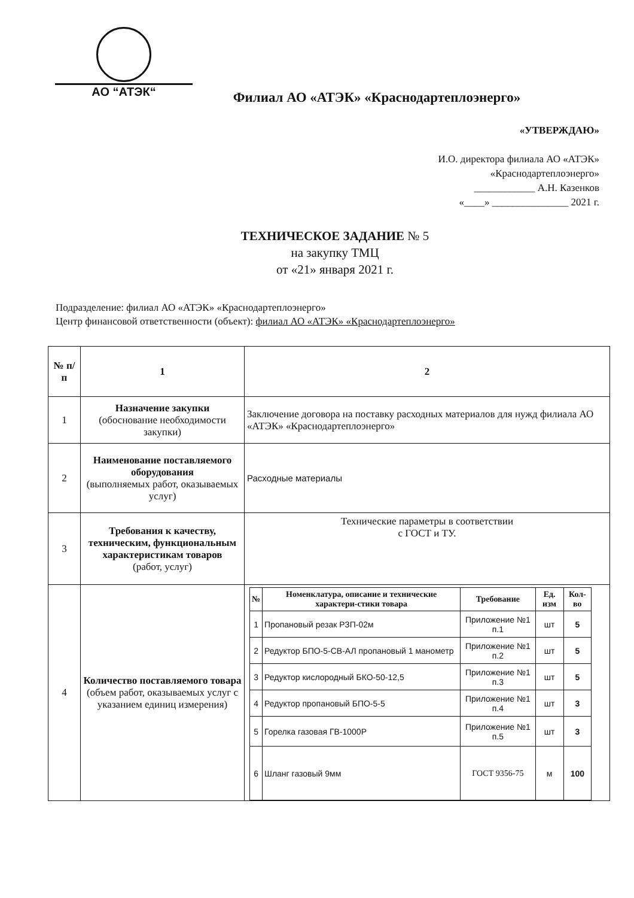АО “АТЭК“
Филиал АО «АТЭК» «Краснодартеплоэнерго»
«УТВЕРЖДАЮ»
И.О. директора филиала АО «АТЭК»
«Краснодартеплоэнерго»
____________ А.Н. Казенков
«____» _______________ 2021 г.
ТЕХНИЧЕСКОЕ ЗАДАНИЕ № 5
на закупку ТМЦ
от «21» января 2021 г.
Подразделение: филиал АО «АТЭК» «Краснодартеплоэнерго»
Центр финансовой ответственности (объект): филиал АО «АТЭК» «Краснодартеплоэнерго»
| № п/п | 1 | 2 |
| 1 | Назначение закупки (обоснование необходимости закупки) | Заключение договора на поставку расходных материалов для нужд филиала АО «АТЭК» «Краснодартеплоэнерго» |
| 2 | Наименование поставляемого оборудования (выполняемых работ, оказываемых услуг) | Расходные материалы |
| 3 | Требования к качеству, техническим, функциональным характеристикам товаров (работ, услуг) | Технические параметры в соответствии с ГОСТ и ТУ. |
| 4 | Количество поставляемого товара (объем работ, оказываемых услуг с указанием единиц измерения) | / № / Номенклатура, описание и технические характери-стики товара / Требование / Ед. изм / Кол-во / / --- / --- / --- / --- / --- / / 1 / Пропановый резак РЗП-02м / Приложение №1 п.1 / шт / 5 / / 2 / Редуктор БПО-5-СВ-АЛ пропановый 1 манометр / Приложение №1 п.2 / шт / 5 / / 3 / Редуктор кислородный БКО-50-12,5 / Приложение №1 п.3 / шт / 5 / / 4 / Редуктор пропановый БПО-5-5 / Приложение №1 п.4 / шт / 3 / / 5 / Горелка газовая ГВ-1000Р / Приложение №1 п.5 / шт / 3 / / 6 / Шланг газовый 9мм / ГОСТ 9356-75 / м / 100 / |